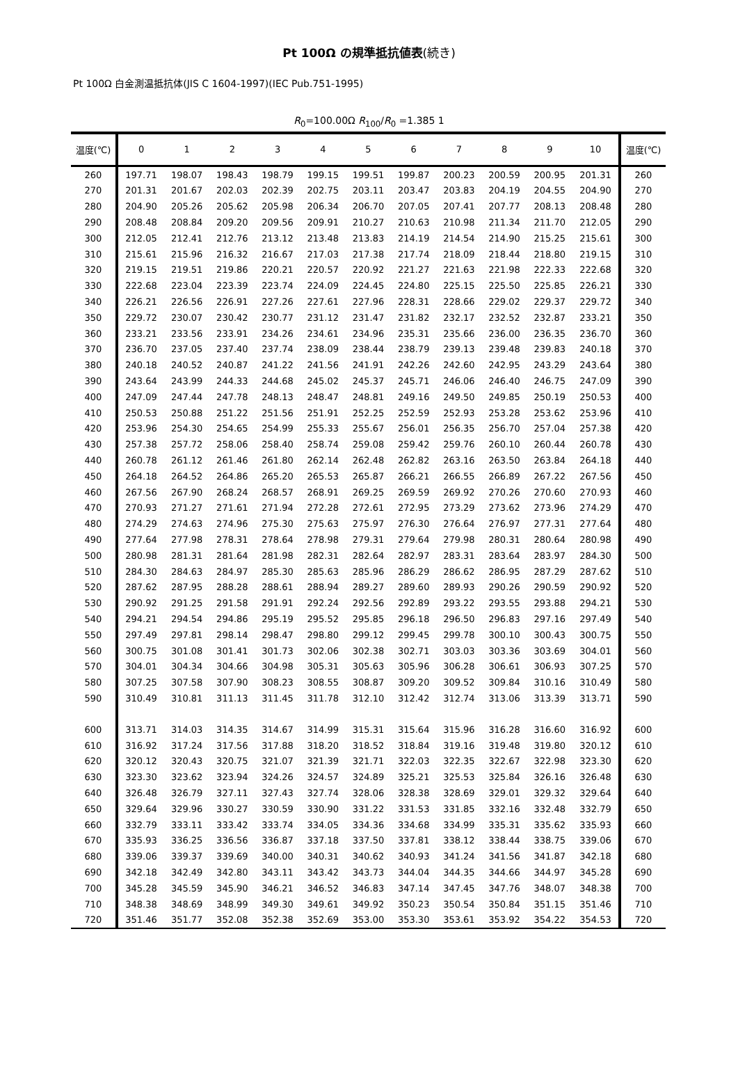Pt 100Ω の規準抵抗値表(続き)
Pt 100Ω 白金測温抵抗体(JIS C 1604-1997)(IEC Pub.751-1995)
R<sub>0</sub>=100.00Ω R<sub>100</sub>/R<sub>0</sub> =1.385 1
| 温度(℃) | 0 | 1 | 2 | 3 | 4 | 5 | 6 | 7 | 8 | 9 | 10 | 温度(℃) |
| --- | --- | --- | --- | --- | --- | --- | --- | --- | --- | --- | --- | --- |
| 260 | 197.71 | 198.07 | 198.43 | 198.79 | 199.15 | 199.51 | 199.87 | 200.23 | 200.59 | 200.95 | 201.31 | 260 |
| 270 | 201.31 | 201.67 | 202.03 | 202.39 | 202.75 | 203.11 | 203.47 | 203.83 | 204.19 | 204.55 | 204.90 | 270 |
| 280 | 204.90 | 205.26 | 205.62 | 205.98 | 206.34 | 206.70 | 207.05 | 207.41 | 207.77 | 208.13 | 208.48 | 280 |
| 290 | 208.48 | 208.84 | 209.20 | 209.56 | 209.91 | 210.27 | 210.63 | 210.98 | 211.34 | 211.70 | 212.05 | 290 |
| 300 | 212.05 | 212.41 | 212.76 | 213.12 | 213.48 | 213.83 | 214.19 | 214.54 | 214.90 | 215.25 | 215.61 | 300 |
| 310 | 215.61 | 215.96 | 216.32 | 216.67 | 217.03 | 217.38 | 217.74 | 218.09 | 218.44 | 218.80 | 219.15 | 310 |
| 320 | 219.15 | 219.51 | 219.86 | 220.21 | 220.57 | 220.92 | 221.27 | 221.63 | 221.98 | 222.33 | 222.68 | 320 |
| 330 | 222.68 | 223.04 | 223.39 | 223.74 | 224.09 | 224.45 | 224.80 | 225.15 | 225.50 | 225.85 | 226.21 | 330 |
| 340 | 226.21 | 226.56 | 226.91 | 227.26 | 227.61 | 227.96 | 228.31 | 228.66 | 229.02 | 229.37 | 229.72 | 340 |
| 350 | 229.72 | 230.07 | 230.42 | 230.77 | 231.12 | 231.47 | 231.82 | 232.17 | 232.52 | 232.87 | 233.21 | 350 |
| 360 | 233.21 | 233.56 | 233.91 | 234.26 | 234.61 | 234.96 | 235.31 | 235.66 | 236.00 | 236.35 | 236.70 | 360 |
| 370 | 236.70 | 237.05 | 237.40 | 237.74 | 238.09 | 238.44 | 238.79 | 239.13 | 239.48 | 239.83 | 240.18 | 370 |
| 380 | 240.18 | 240.52 | 240.87 | 241.22 | 241.56 | 241.91 | 242.26 | 242.60 | 242.95 | 243.29 | 243.64 | 380 |
| 390 | 243.64 | 243.99 | 244.33 | 244.68 | 245.02 | 245.37 | 245.71 | 246.06 | 246.40 | 246.75 | 247.09 | 390 |
| 400 | 247.09 | 247.44 | 247.78 | 248.13 | 248.47 | 248.81 | 249.16 | 249.50 | 249.85 | 250.19 | 250.53 | 400 |
| 410 | 250.53 | 250.88 | 251.22 | 251.56 | 251.91 | 252.25 | 252.59 | 252.93 | 253.28 | 253.62 | 253.96 | 410 |
| 420 | 253.96 | 254.30 | 254.65 | 254.99 | 255.33 | 255.67 | 256.01 | 256.35 | 256.70 | 257.04 | 257.38 | 420 |
| 430 | 257.38 | 257.72 | 258.06 | 258.40 | 258.74 | 259.08 | 259.42 | 259.76 | 260.10 | 260.44 | 260.78 | 430 |
| 440 | 260.78 | 261.12 | 261.46 | 261.80 | 262.14 | 262.48 | 262.82 | 263.16 | 263.50 | 263.84 | 264.18 | 440 |
| 450 | 264.18 | 264.52 | 264.86 | 265.20 | 265.53 | 265.87 | 266.21 | 266.55 | 266.89 | 267.22 | 267.56 | 450 |
| 460 | 267.56 | 267.90 | 268.24 | 268.57 | 268.91 | 269.25 | 269.59 | 269.92 | 270.26 | 270.60 | 270.93 | 460 |
| 470 | 270.93 | 271.27 | 271.61 | 271.94 | 272.28 | 272.61 | 272.95 | 273.29 | 273.62 | 273.96 | 274.29 | 470 |
| 480 | 274.29 | 274.63 | 274.96 | 275.30 | 275.63 | 275.97 | 276.30 | 276.64 | 276.97 | 277.31 | 277.64 | 480 |
| 490 | 277.64 | 277.98 | 278.31 | 278.64 | 278.98 | 279.31 | 279.64 | 279.98 | 280.31 | 280.64 | 280.98 | 490 |
| 500 | 280.98 | 281.31 | 281.64 | 281.98 | 282.31 | 282.64 | 282.97 | 283.31 | 283.64 | 283.97 | 284.30 | 500 |
| 510 | 284.30 | 284.63 | 284.97 | 285.30 | 285.63 | 285.96 | 286.29 | 286.62 | 286.95 | 287.29 | 287.62 | 510 |
| 520 | 287.62 | 287.95 | 288.28 | 288.61 | 288.94 | 289.27 | 289.60 | 289.93 | 290.26 | 290.59 | 290.92 | 520 |
| 530 | 290.92 | 291.25 | 291.58 | 291.91 | 292.24 | 292.56 | 292.89 | 293.22 | 293.55 | 293.88 | 294.21 | 530 |
| 540 | 294.21 | 294.54 | 294.86 | 295.19 | 295.52 | 295.85 | 296.18 | 296.50 | 296.83 | 297.16 | 297.49 | 540 |
| 550 | 297.49 | 297.81 | 298.14 | 298.47 | 298.80 | 299.12 | 299.45 | 299.78 | 300.10 | 300.43 | 300.75 | 550 |
| 560 | 300.75 | 301.08 | 301.41 | 301.73 | 302.06 | 302.38 | 302.71 | 303.03 | 303.36 | 303.69 | 304.01 | 560 |
| 570 | 304.01 | 304.34 | 304.66 | 304.98 | 305.31 | 305.63 | 305.96 | 306.28 | 306.61 | 306.93 | 307.25 | 570 |
| 580 | 307.25 | 307.58 | 307.90 | 308.23 | 308.55 | 308.87 | 309.20 | 309.52 | 309.84 | 310.16 | 310.49 | 580 |
| 590 | 310.49 | 310.81 | 311.13 | 311.45 | 311.78 | 312.10 | 312.42 | 312.74 | 313.06 | 313.39 | 313.71 | 590 |
| 600 | 313.71 | 314.03 | 314.35 | 314.67 | 314.99 | 315.31 | 315.64 | 315.96 | 316.28 | 316.60 | 316.92 | 600 |
| 610 | 316.92 | 317.24 | 317.56 | 317.88 | 318.20 | 318.52 | 318.84 | 319.16 | 319.48 | 319.80 | 320.12 | 610 |
| 620 | 320.12 | 320.43 | 320.75 | 321.07 | 321.39 | 321.71 | 322.03 | 322.35 | 322.67 | 322.98 | 323.30 | 620 |
| 630 | 323.30 | 323.62 | 323.94 | 324.26 | 324.57 | 324.89 | 325.21 | 325.53 | 325.84 | 326.16 | 326.48 | 630 |
| 640 | 326.48 | 326.79 | 327.11 | 327.43 | 327.74 | 328.06 | 328.38 | 328.69 | 329.01 | 329.32 | 329.64 | 640 |
| 650 | 329.64 | 329.96 | 330.27 | 330.59 | 330.90 | 331.22 | 331.53 | 331.85 | 332.16 | 332.48 | 332.79 | 650 |
| 660 | 332.79 | 333.11 | 333.42 | 333.74 | 334.05 | 334.36 | 334.68 | 334.99 | 335.31 | 335.62 | 335.93 | 660 |
| 670 | 335.93 | 336.25 | 336.56 | 336.87 | 337.18 | 337.50 | 337.81 | 338.12 | 338.44 | 338.75 | 339.06 | 670 |
| 680 | 339.06 | 339.37 | 339.69 | 340.00 | 340.31 | 340.62 | 340.93 | 341.24 | 341.56 | 341.87 | 342.18 | 680 |
| 690 | 342.18 | 342.49 | 342.80 | 343.11 | 343.42 | 343.73 | 344.04 | 344.35 | 344.66 | 344.97 | 345.28 | 690 |
| 700 | 345.28 | 345.59 | 345.90 | 346.21 | 346.52 | 346.83 | 347.14 | 347.45 | 347.76 | 348.07 | 348.38 | 700 |
| 710 | 348.38 | 348.69 | 348.99 | 349.30 | 349.61 | 349.92 | 350.23 | 350.54 | 350.84 | 351.15 | 351.46 | 710 |
| 720 | 351.46 | 351.77 | 352.08 | 352.38 | 352.69 | 353.00 | 353.30 | 353.61 | 353.92 | 354.22 | 354.53 | 720 |